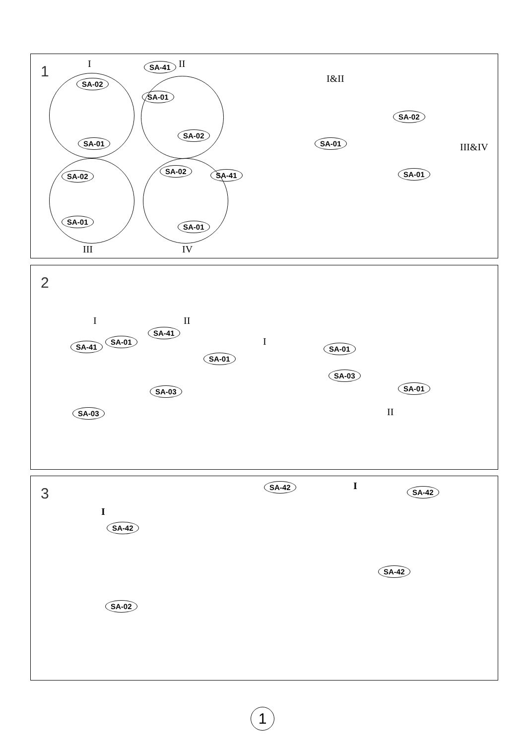1 I SA-41 II
SA-02
SA-01
SA-01
SA-02
I&II
SA-02
SA-01 III&IV
SA-01
SA-02
SA-01
SA-02 SA-41
SA-01
III IV
2
I II
SA-41
I
SA-41
SA-01
SA-01
SA-01
SA-03
SA-03 SA-01
SA-03 II
3 SA-42 I SA-42
I
SA-42
SA-42
SA-02
1